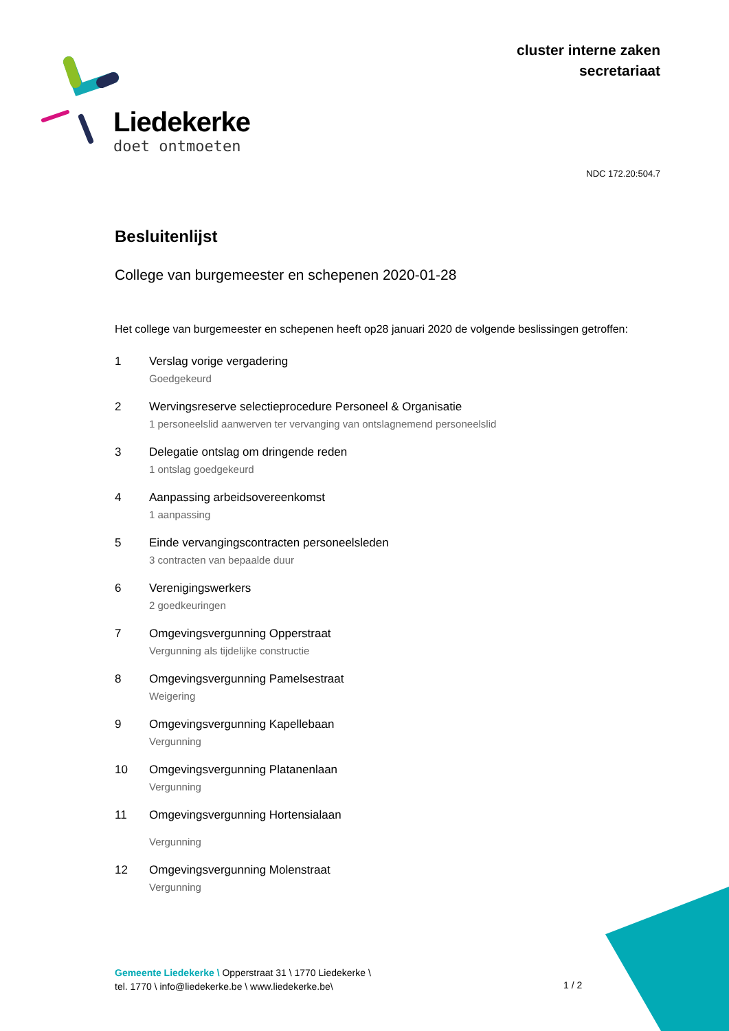cluster interne zaken
secretariaat
Liedekerke
doet ontmoeten
NDC 172.20:504.7
Besluitenlijst
College van burgemeester en schepenen 2020-01-28
Het college van burgemeester en schepenen heeft op28 januari 2020 de volgende beslissingen getroffen:
1 Verslag vorige vergadering
Goedgekeurd
2 Wervingsreserve selectieprocedure Personeel & Organisatie
1 personeelslid aanwerven ter vervanging van ontslagnemend personeelslid
3 Delegatie ontslag om dringende reden
1 ontslag goedgekeurd
4 Aanpassing arbeidsovereenkomst
1 aanpassing
5 Einde vervangingscontracten personeelsleden
3 contracten van bepaalde duur
6 Verenigingswerkers
2 goedkeuringen
7 Omgevingsvergunning Opperstraat
Vergunning als tijdelijke constructie
8 Omgevingsvergunning Pamelsestraat
Weigering
9 Omgevingsvergunning Kapellebaan
Vergunning
10 Omgevingsvergunning Platanenlaan
Vergunning
11 Omgevingsvergunning Hortensialaan
Vergunning
12 Omgevingsvergunning Molenstraat
Vergunning
Gemeente Liedekerke \ Opperstraat 31 \ 1770 Liedekerke \
tel. 1770 \ info@liedekerke.be \ www.liedekerke.be\
1 / 2